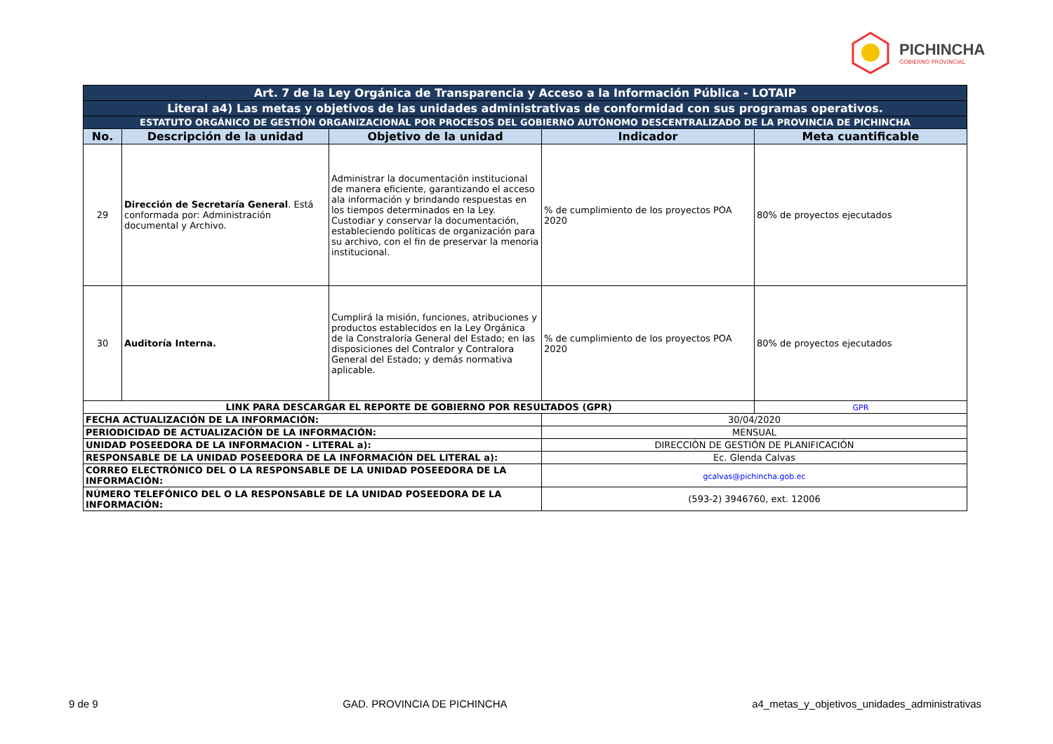PICHINCHA
GOBIERNO PROVINCIAL
| Art. 7 de la Ley Orgánica de Transparencia y Acceso a la Información Pública - LOTAIP | | | | |
| Literal a4) Las metas y objetivos de las unidades administrativas de conformidad con sus programas operativos. | | | | |
| ESTATUTO ORGÁNICO DE GESTIÓN ORGANIZACIONAL POR PROCESOS DEL GOBIERNO AUTÓNOMO DESCENTRALIZADO DE LA PROVINCIA DE PICHINCHA | | | | |
| No. | Descripción de la unidad | Objetivo de la unidad | Indicador | Meta cuantificable |
| 29 | Dirección de Secretaría General . Está conformada por: Administración documental y Archivo. | Administrar la documentación institucional de manera eficiente, garantizando el acceso ala información y brindando respuestas en los tiempos determinados en la Ley. Custodiar y conservar la documentación, estableciendo políticas de organización para su archivo, con el fin de preservar la menoria institucional. | % de cumplimiento de los proyectos POA 2020 | 80% de proyectos ejecutados |
| 30 | Auditoría Interna. | Cumplirá la misión, funciones, atribuciones y productos establecidos en la Ley Orgánica de la Constraloría General del Estado; en las disposiciones del Contralor y Contralora General del Estado; y demás normativa aplicable. | % de cumplimiento de los proyectos POA 2020 | 80% de proyectos ejecutados |
| LINK PARA DESCARGAR EL REPORTE DE GOBIERNO POR RESULTADOS (GPR) | | | | GPR |
| FECHA ACTUALIZACIÓN DE LA INFORMACIÓN: | | | 30/04/2020 | |
| PERIODICIDAD DE ACTUALIZACIÓN DE LA INFORMACIÓN: | | | MENSUAL | |
| UNIDAD POSEEDORA DE LA INFORMACION - LITERAL a): | | | DIRECCIÓN DE GESTIÓN DE PLANIFICACIÓN | |
| RESPONSABLE DE LA UNIDAD POSEEDORA DE LA INFORMACIÓN DEL LITERAL a): | | | Ec. Glenda Calvas | |
| CORREO ELECTRÓNICO DEL O LA RESPONSABLE DE LA UNIDAD POSEEDORA DE LA INFORMACIÓN: | | | gcalvas@pichincha.gob.ec | |
| NÚMERO TELEFÓNICO DEL O LA RESPONSABLE DE LA UNIDAD POSEEDORA DE LA INFORMACIÓN: | | | (593-2) 3946760, ext. 12006 | |
9 de 9 GAD. PROVINCIA DE PICHINCHA a4_metas_y_objetivos_unidades_administrativas